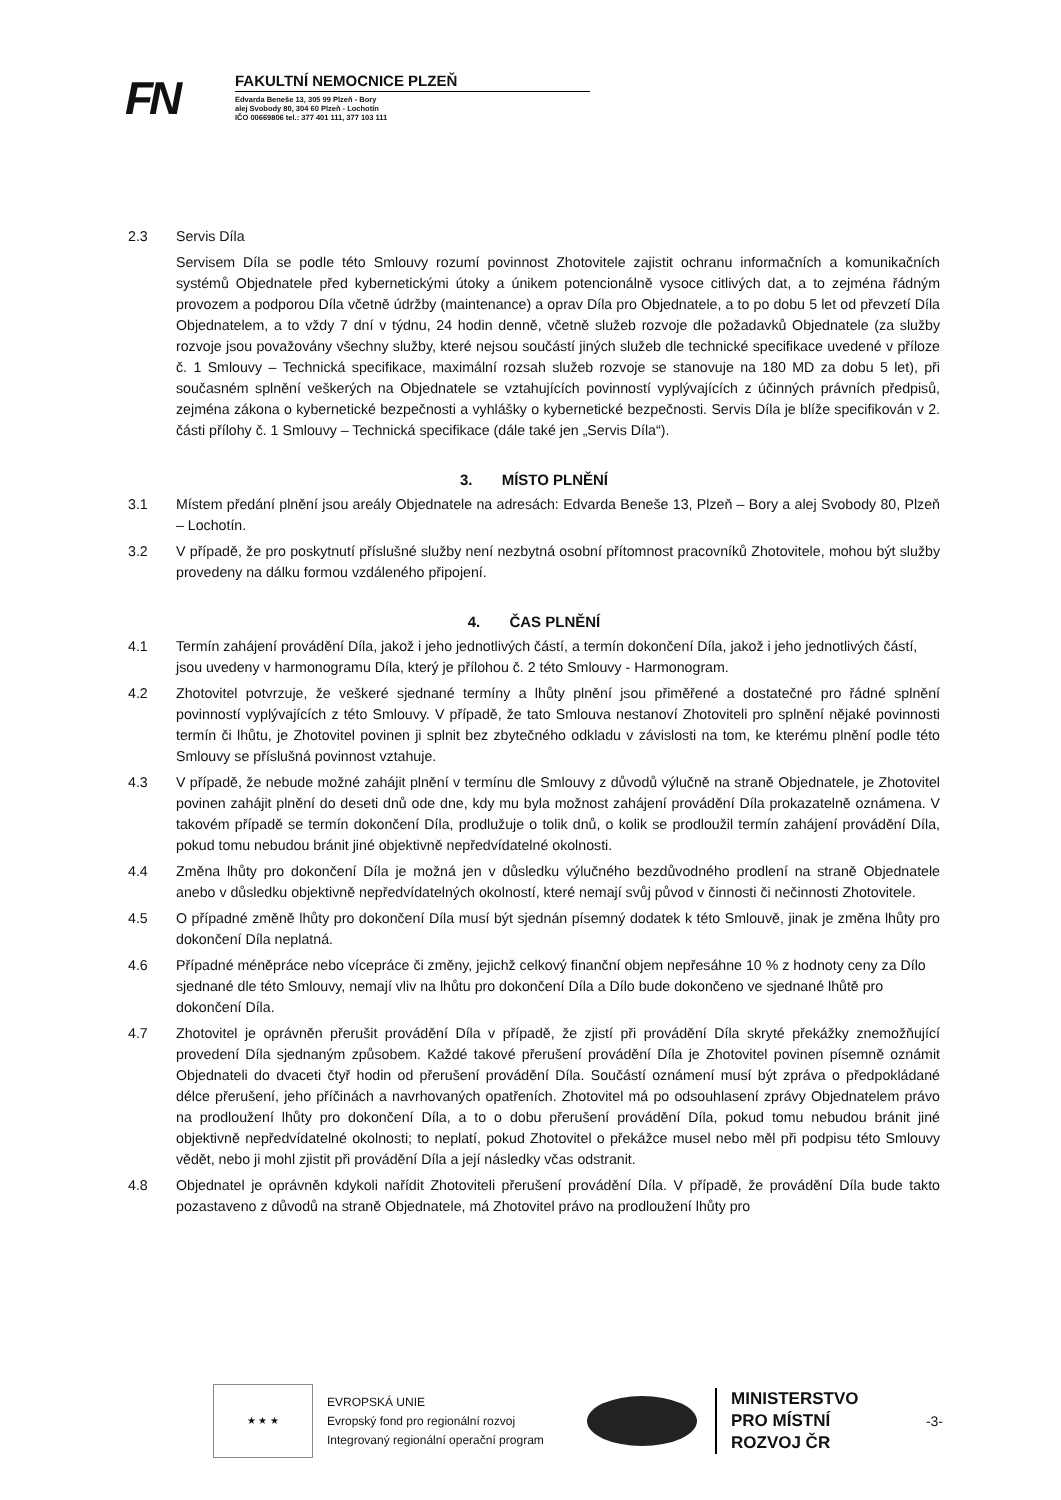FN
FAKULTNÍ NEMOCNICE PLZEŇ
Edvarda Beneše 13, 305 99 Plzeň - Bory
alej Svobody 80, 304 60 Plzeň - Lochotín
IČO 00669806 tel.: 377 401 111, 377 103 111
2.3 Servis Díla
Servisem Díla se podle této Smlouvy rozumí povinnost Zhotovitele zajistit ochranu informačních a komunikačních systémů Objednatele před kybernetickými útoky a únikem potencionálně vysoce citlivých dat, a to zejména řádným provozem a podporou Díla včetně údržby (maintenance) a oprav Díla pro Objednatele, a to po dobu 5 let od převzetí Díla Objednatelem, a to vždy 7 dní v týdnu, 24 hodin denně, včetně služeb rozvoje dle požadavků Objednatele (za služby rozvoje jsou považovány všechny služby, které nejsou součástí jiných služeb dle technické specifikace uvedené v příloze č. 1 Smlouvy – Technická specifikace, maximální rozsah služeb rozvoje se stanovuje na 180 MD za dobu 5 let), při současném splnění veškerých na Objednatele se vztahujících povinností vyplývajících z účinných právních předpisů, zejména zákona o kybernetické bezpečnosti a vyhlášky o kybernetické bezpečnosti. Servis Díla je blíže specifikován v 2. části přílohy č. 1 Smlouvy – Technická specifikace (dále také jen „Servis Díla“).
3. MÍSTO PLNĚNÍ
3.1 Místem předání plnění jsou areály Objednatele na adresách: Edvarda Beneše 13, Plzeň – Bory a alej Svobody 80, Plzeň – Lochotín.
3.2 V případě, že pro poskytnutí příslušné služby není nezbytná osobní přítomnost pracovníků Zhotovitele, mohou být služby provedeny na dálku formou vzdáleného připojení.
4. ČAS PLNĚNÍ
4.1 Termín zahájení provádění Díla, jakož i jeho jednotlivých částí, a termín dokončení Díla, jakož i jeho jednotlivých částí, jsou uvedeny v harmonogramu Díla, který je přílohou č. 2 této Smlouvy - Harmonogram.
4.2 Zhotovitel potvrzuje, že veškeré sjednané termíny a lhůty plnění jsou přiměřené a dostatečné pro řádné splnění povinností vyplývajících z této Smlouvy. V případě, že tato Smlouva nestanoví Zhotoviteli pro splnění nějaké povinnosti termín či lhůtu, je Zhotovitel povinen ji splnit bez zbytečného odkladu v závislosti na tom, ke kterému plnění podle této Smlouvy se příslušná povinnost vztahuje.
4.3 V případě, že nebude možné zahájit plnění v termínu dle Smlouvy z důvodů výlučně na straně Objednatele, je Zhotovitel povinen zahájit plnění do deseti dnů ode dne, kdy mu byla možnost zahájení provádění Díla prokazatelně oznámena. V takovém případě se termín dokončení Díla, prodlužuje o tolik dnů, o kolik se prodloužil termín zahájení provádění Díla, pokud tomu nebudou bránit jiné objektivně nepředvídatelné okolnosti.
4.4 Změna lhůty pro dokončení Díla je možná jen v důsledku výlučného bezdůvodného prodlení na straně Objednatele anebo v důsledku objektivně nepředvídatelných okolností, které nemají svůj původ v činnosti či nečinnosti Zhotovitele.
4.5 O případné změně lhůty pro dokončení Díla musí být sjednán písemný dodatek k této Smlouvě, jinak je změna lhůty pro dokončení Díla neplatná.
4.6 Případné méněpráce nebo vícepráce či změny, jejichž celkový finanční objem nepřesáhne 10 % z hodnoty ceny za Dílo sjednané dle této Smlouvy, nemají vliv na lhůtu pro dokončení Díla a Dílo bude dokončeno ve sjednané lhůtě pro dokončení Díla.
4.7 Zhotovitel je oprávněn přerušit provádění Díla v případě, že zjistí při provádění Díla skryté překážky znemožňující provedení Díla sjednaným způsobem. Každé takové přerušení provádění Díla je Zhotovitel povinen písemně oznámit Objednateli do dvaceti čtyř hodin od přerušení provádění Díla. Součástí oznámení musí být zpráva o předpokládané délce přerušení, jeho příčinách a navrhovaných opatřeních. Zhotovitel má po odsouhlasení zprávy Objednatelem právo na prodloužení lhůty pro dokončení Díla, a to o dobu přerušení provádění Díla, pokud tomu nebudou bránit jiné objektivně nepředvídatelné okolnosti; to neplatí, pokud Zhotovitel o překážce musel nebo měl při podpisu této Smlouvy vědět, nebo ji mohl zjistit při provádění Díla a její následky včas odstranit.
4.8 Objednatel je oprávněn kdykoli nařídit Zhotoviteli přerušení provádění Díla. V případě, že provádění Díla bude takto pozastaveno z důvodů na straně Objednatele, má Zhotovitel právo na prodloužení lhůty pro
★ ★ ★
EVROPSKÁ UNIE
Evropský fond pro regionální rozvoj
Integrovaný regionální operační program
MINISTERSTVO
PRO MÍSTNÍ
ROZVOJ ČR
-3-